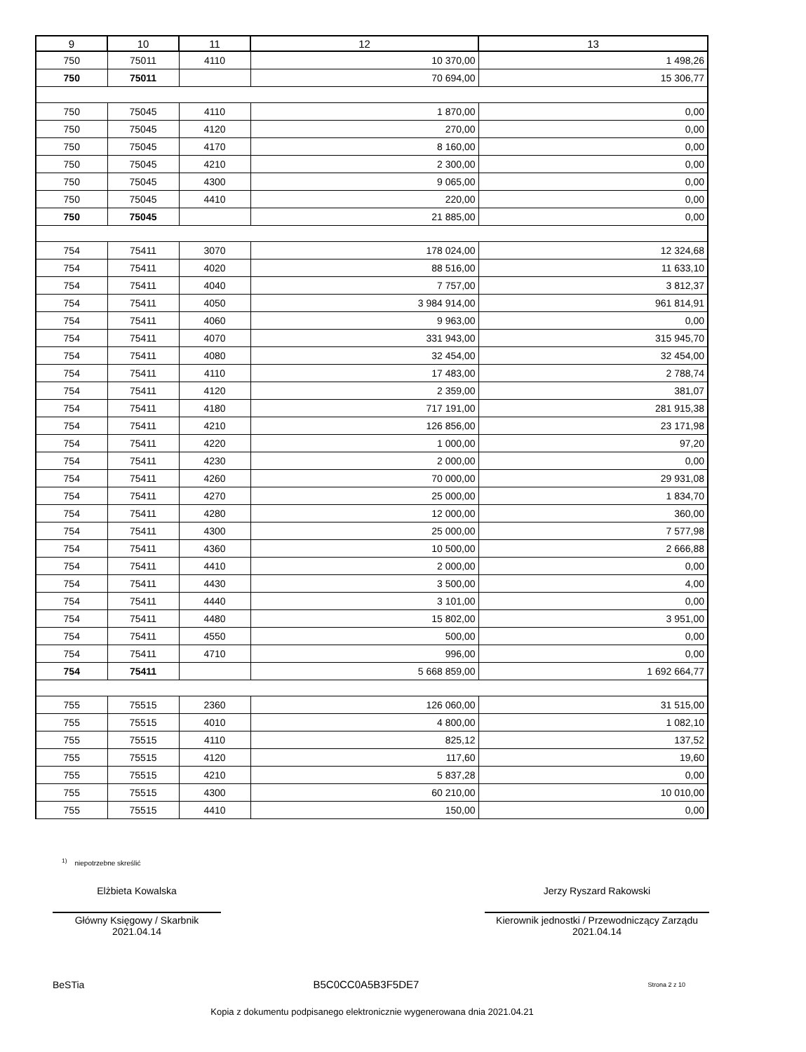| 9 | 10 | 11 | 12 | 13 |
| --- | --- | --- | --- | --- |
| 750 | 75011 | 4110 | 10 370,00 | 1 498,26 |
| 750 | 75011 | | 70 694,00 | 15 306,77 |
| 750 | 75045 | 4110 | 1 870,00 | 0,00 |
| 750 | 75045 | 4120 | 270,00 | 0,00 |
| 750 | 75045 | 4170 | 8 160,00 | 0,00 |
| 750 | 75045 | 4210 | 2 300,00 | 0,00 |
| 750 | 75045 | 4300 | 9 065,00 | 0,00 |
| 750 | 75045 | 4410 | 220,00 | 0,00 |
| 750 | 75045 | | 21 885,00 | 0,00 |
| 754 | 75411 | 3070 | 178 024,00 | 12 324,68 |
| 754 | 75411 | 4020 | 88 516,00 | 11 633,10 |
| 754 | 75411 | 4040 | 7 757,00 | 3 812,37 |
| 754 | 75411 | 4050 | 3 984 914,00 | 961 814,91 |
| 754 | 75411 | 4060 | 9 963,00 | 0,00 |
| 754 | 75411 | 4070 | 331 943,00 | 315 945,70 |
| 754 | 75411 | 4080 | 32 454,00 | 32 454,00 |
| 754 | 75411 | 4110 | 17 483,00 | 2 788,74 |
| 754 | 75411 | 4120 | 2 359,00 | 381,07 |
| 754 | 75411 | 4180 | 717 191,00 | 281 915,38 |
| 754 | 75411 | 4210 | 126 856,00 | 23 171,98 |
| 754 | 75411 | 4220 | 1 000,00 | 97,20 |
| 754 | 75411 | 4230 | 2 000,00 | 0,00 |
| 754 | 75411 | 4260 | 70 000,00 | 29 931,08 |
| 754 | 75411 | 4270 | 25 000,00 | 1 834,70 |
| 754 | 75411 | 4280 | 12 000,00 | 360,00 |
| 754 | 75411 | 4300 | 25 000,00 | 7 577,98 |
| 754 | 75411 | 4360 | 10 500,00 | 2 666,88 |
| 754 | 75411 | 4410 | 2 000,00 | 0,00 |
| 754 | 75411 | 4430 | 3 500,00 | 4,00 |
| 754 | 75411 | 4440 | 3 101,00 | 0,00 |
| 754 | 75411 | 4480 | 15 802,00 | 3 951,00 |
| 754 | 75411 | 4550 | 500,00 | 0,00 |
| 754 | 75411 | 4710 | 996,00 | 0,00 |
| 754 | 75411 | | 5 668 859,00 | 1 692 664,77 |
| 755 | 75515 | 2360 | 126 060,00 | 31 515,00 |
| 755 | 75515 | 4010 | 4 800,00 | 1 082,10 |
| 755 | 75515 | 4110 | 825,12 | 137,52 |
| 755 | 75515 | 4120 | 117,60 | 19,60 |
| 755 | 75515 | 4210 | 5 837,28 | 0,00 |
| 755 | 75515 | 4300 | 60 210,00 | 10 010,00 |
| 755 | 75515 | 4410 | 150,00 | 0,00 |
<sup>1)</sup> niepotrzebne skreślić
Elżbieta Kowalska
Główny Księgowy / Skarbnik
2021.04.14
Jerzy Ryszard Rakowski
Kierownik jednostki / Przewodniczący Zarządu
2021.04.14
BeSTia B5C0CC0A5B3F5DE7 Strona 2 z 10
Kopia z dokumentu podpisanego elektronicznie wygenerowana dnia 2021.04.21